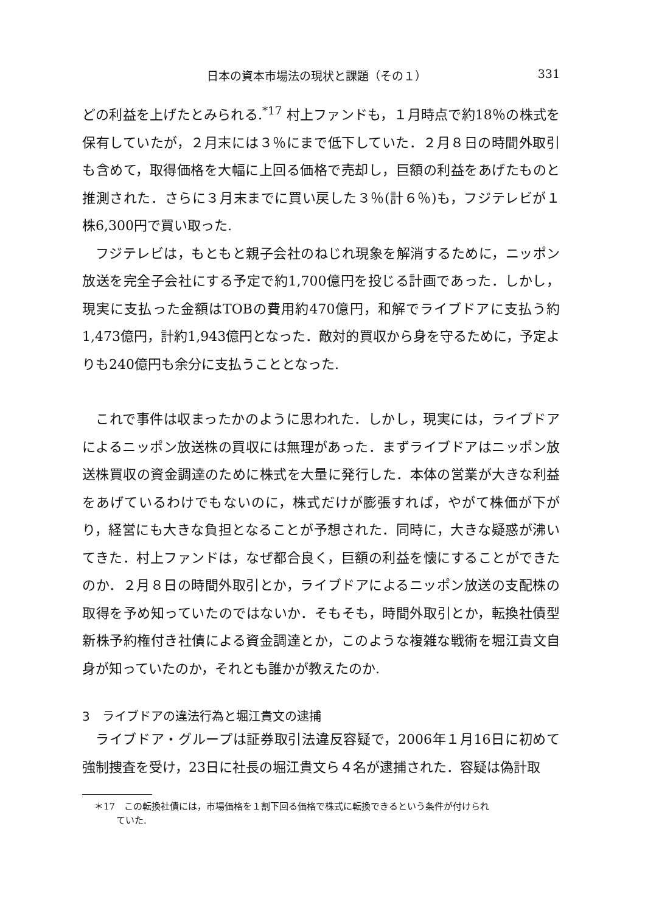日本の資本市場法の現状と課題（その１） 331
どの利益を上げたとみられる.<sup>*17</sup> 村上ファンドも，１月時点で約18％の株式を保有していたが，２月末には３％にまで低下していた．２月８日の時間外取引も含めて，取得価格を大幅に上回る価格で売却し，巨額の利益をあげたものと推測された．さらに３月末までに買い戻した３％(計６％)も，フジテレビが１株6,300円で買い取った.
フジテレビは，もともと親子会社のねじれ現象を解消するために，ニッポン放送を完全子会社にする予定で約1,700億円を投じる計画であった．しかし，現実に支払った金額はTOBの費用約470億円，和解でライブドアに支払う約1,473億円，計約1,943億円となった．敵対的買収から身を守るために，予定よりも240億円も余分に支払うこととなった.
これで事件は収まったかのように思われた．しかし，現実には，ライブドアによるニッポン放送株の買収には無理があった．まずライブドアはニッポン放送株買収の資金調達のために株式を大量に発行した．本体の営業が大きな利益をあげているわけでもないのに，株式だけが膨張すれば，やがて株価が下がり，経営にも大きな負担となることが予想された．同時に，大きな疑惑が沸いてきた．村上ファンドは，なぜ都合良く，巨額の利益を懐にすることができたのか．２月８日の時間外取引とか，ライブドアによるニッポン放送の支配株の取得を予め知っていたのではないか．そもそも，時間外取引とか，転換社債型新株予約権付き社債による資金調達とか，このような複雑な戦術を堀江貴文自身が知っていたのか，それとも誰かが教えたのか.
3　ライブドアの違法行為と堀江貴文の逮捕
ライブドア・グループは証券取引法違反容疑で，2006年１月16日に初めて強制捜査を受け，23日に社長の堀江貴文ら４名が逮捕された．容疑は偽計取
＊17　この転換社債には，市場価格を１割下回る価格で株式に転換できるという条件が付けられ
ていた.